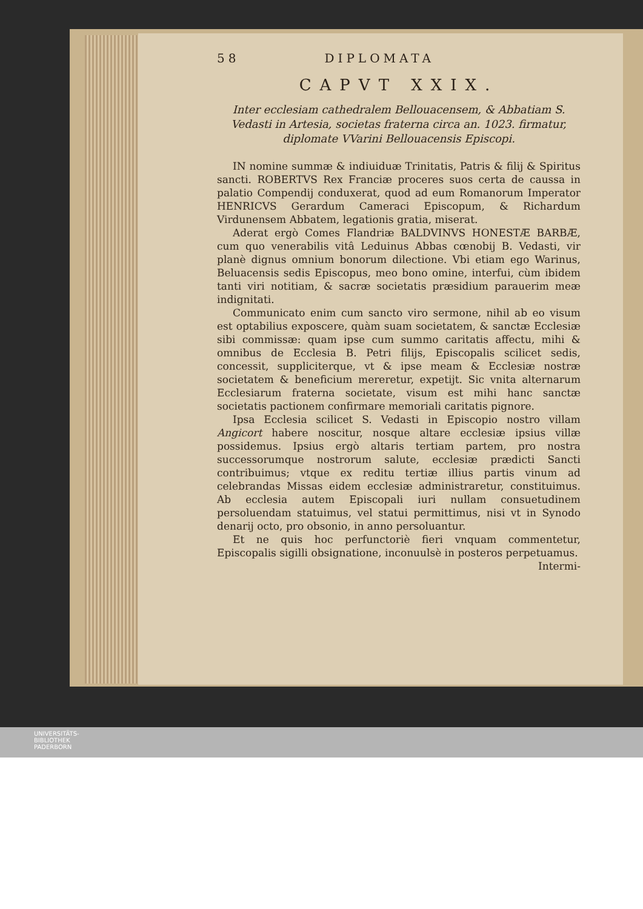58 DIPLOMATA
CAPVT XXIX.
Inter ecclesiam cathedralem Bellouacensem, & Abbatiam S. Vedasti in Artesia, societas fraterna circa an. 1023. firmatur, diplomate VVarini Bellouacensis Episcopi.
IN nomine summæ & indiuiduæ Trinitatis, Patris & filij & Spiritus sancti. ROBERTVS Rex Franciæ proceres suos certa de caussa in palatio Compendij conduxerat, quod ad eum Romanorum Imperator HENRICVS Gerardum Cameraci Episcopum, & Richardum Virdunensem Abbatem, legationis gratia, miserat.
Aderat ergò Comes Flandriæ BALDVINVS HONESTÆ BARBÆ, cum quo venerabilis vitâ Leduinus Abbas cœnobij B. Vedasti, vir planè dignus omnium bonorum dilectione. Vbi etiam ego Warinus, Beluacensis sedis Episcopus, meo bono omine, interfui, cùm ibidem tanti viri notitiam, & sacræ societatis præsidium parauerim meæ indignitati.
Communicato enim cum sancto viro sermone, nihil ab eo visum est optabilius exposcere, quàm suam societatem, & sanctæ Ecclesiæ sibi commissæ: quam ipse cum summo caritatis affectu, mihi & omnibus de Ecclesia B. Petri filijs, Episcopalis scilicet sedis, concessit, suppliciterque, vt & ipse meam & Ecclesiæ nostræ societatem & beneficium mereretur, expetijt. Sic vnita alternarum Ecclesiarum fraterna societate, visum est mihi hanc sanctæ societatis pactionem confirmare memoriali caritatis pignore.
Ipsa Ecclesia scilicet S. Vedasti in Episcopio nostro villam Angicort habere noscitur, nosque altare ecclesiæ ipsius villæ possidemus. Ipsius ergò altaris tertiam partem, pro nostra successorumque nostrorum salute, ecclesiæ prædicti Sancti contribuimus; vtque ex reditu tertiæ illius partis vinum ad celebrandas Missas eidem ecclesiæ administraretur, constituimus. Ab ecclesia autem Episcopali iuri nullam consuetudinem persoluendam statuimus, vel statui permittimus, nisi vt in Synodo denarij octo, pro obsonio, in anno persoluantur.
Et ne quis hoc perfunctoriè fieri vnquam commentetur, Episcopalis sigilli obsignatione, inconuulsè in posteros perpetuamus.
Intermi-
UNIVERSITÄTS-
BIBLIOTHEK
PADERBORN